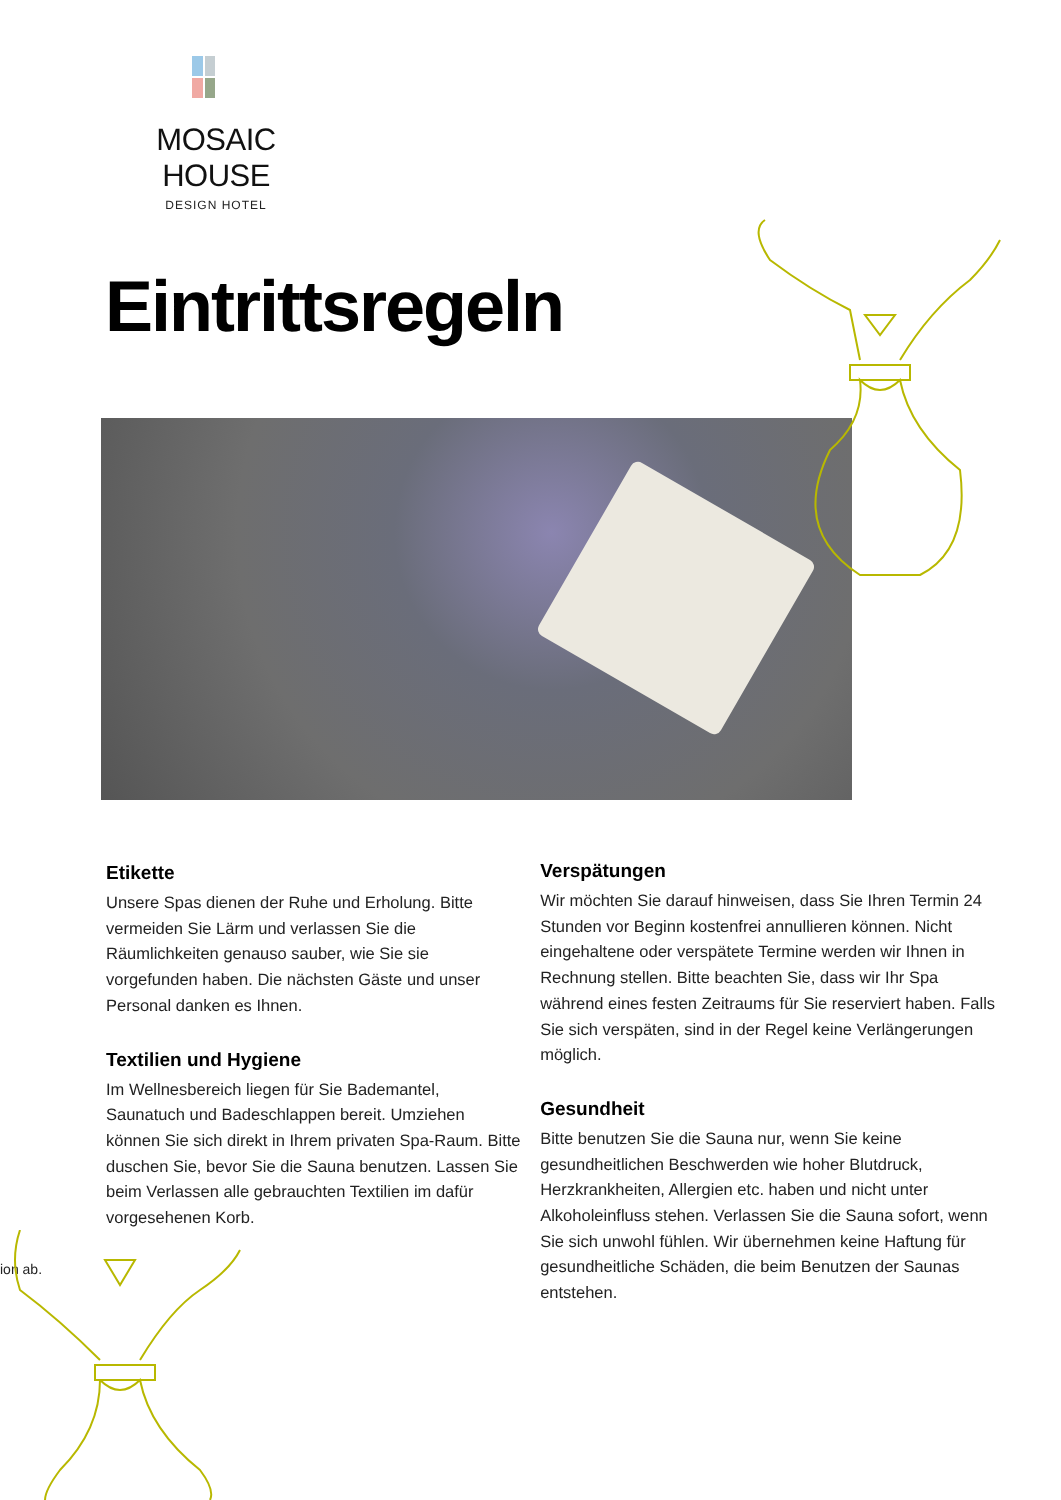MOSAIC HOUSE
DESIGN HOTEL
Eintrittsregeln
Etikette
Unsere Spas dienen der Ruhe und Erholung. Bitte vermeiden Sie Lärm und verlassen Sie die Räumlichkeiten genauso sauber, wie Sie sie vorgefunden haben. Die nächsten Gäste und unser Personal danken es Ihnen.
Textilien und Hygiene
Im Wellnesbereich liegen für Sie Bademantel, Saunatuch und Badeschlappen bereit. Umziehen können Sie sich direkt in Ihrem privaten Spa-Raum. Bitte duschen Sie, bevor Sie die Sauna benutzen. Lassen Sie beim Verlassen alle gebrauchten Textilien im dafür vorgesehenen Korb.
ion ab.
Verspätungen
Wir möchten Sie darauf hinweisen, dass Sie Ihren Termin 24 Stunden vor Beginn kostenfrei annullieren können. Nicht eingehaltene oder verspätete Termine werden wir Ihnen in Rechnung stellen. Bitte beachten Sie, dass wir Ihr Spa während eines festen Zeitraums für Sie reserviert haben. Falls Sie sich verspäten, sind in der Regel keine Verlängerungen möglich.
Gesundheit
Bitte benutzen Sie die Sauna nur, wenn Sie keine gesundheitlichen Beschwerden wie hoher Blutdruck, Herzkrankheiten, Allergien etc. haben und nicht unter Alkoholeinfluss stehen. Verlassen Sie die Sauna sofort, wenn Sie sich unwohl fühlen. Wir übernehmen keine Haftung für gesundheitliche Schäden, die beim Benutzen der Saunas entstehen.